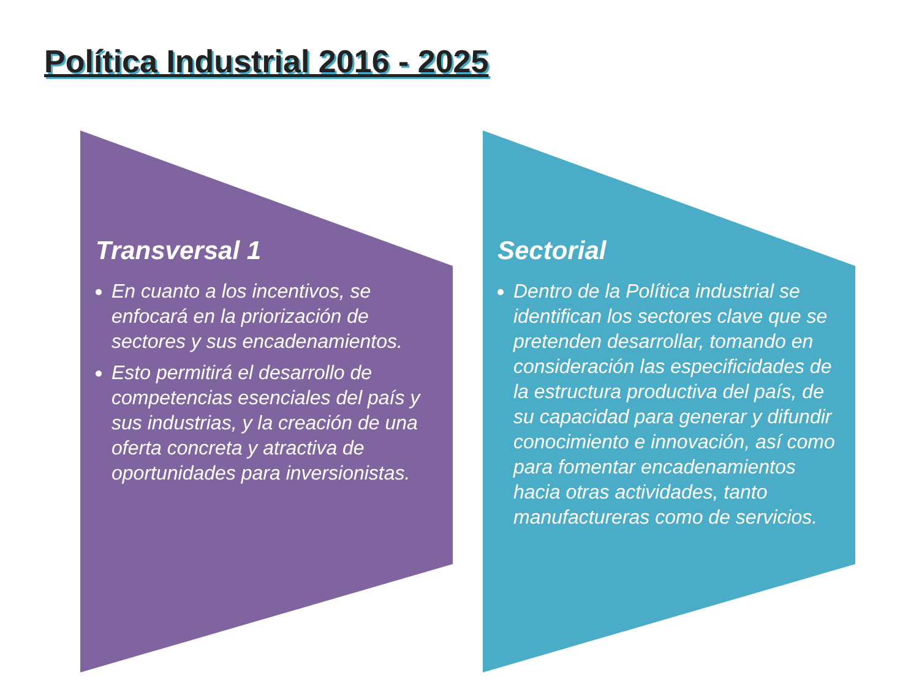Política Industrial 2016 - 2025
Transversal 1
En cuanto a los incentivos, se enfocará en la priorización de sectores y sus encadenamientos.
Esto permitirá el desarrollo de competencias esenciales del país y sus industrias, y la creación de una oferta concreta y atractiva de oportunidades para inversionistas.
Sectorial
Dentro de la Política industrial se identifican los sectores clave que se pretenden desarrollar, tomando en consideración las especificidades de la estructura productiva del país, de su capacidad para generar y difundir conocimiento e innovación, así como para fomentar encadenamientos hacia otras actividades, tanto manufactureras como de servicios.